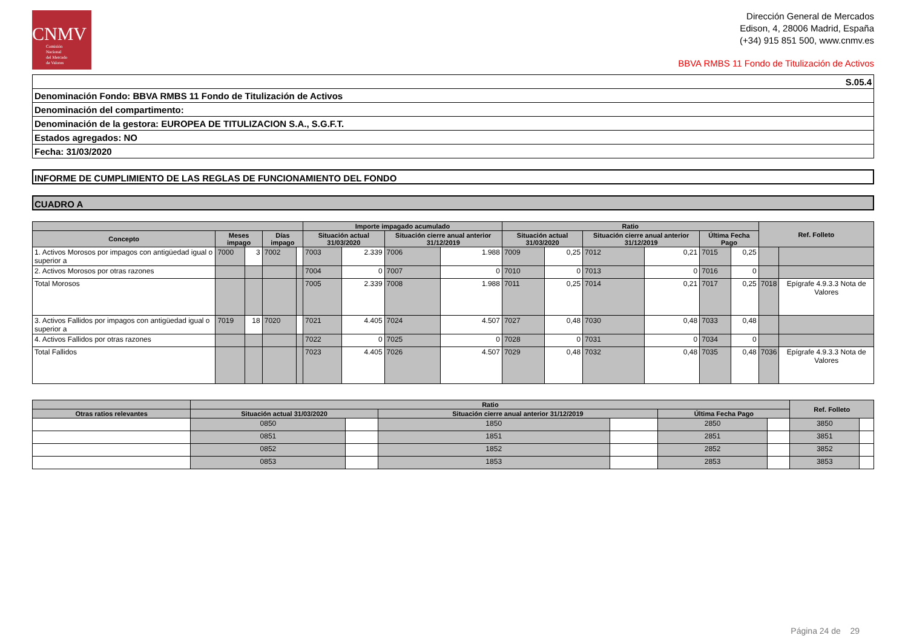CNMV
Comisión
Nacional
del Mercado
de Valores
Dirección General de Mercados
Edison, 4, 28006 Madrid, España
(+34) 915 851 500, www.cnmv.es
BBVA RMBS 11 Fondo de Titulización de Activos
| S.05.4 |
| Denominación Fondo: BBVA RMBS 11 Fondo de Titulización de Activos |
| Denominación del compartimento: |
| Denominación de la gestora: EUROPEA DE TITULIZACION S.A., S.G.F.T. |
| Estados agregados: NO |
| Fecha: 31/03/2020 |
INFORME DE CUMPLIMIENTO DE LAS REGLAS DE FUNCIONAMIENTO DEL FONDO
CUADRO A
| | | | | | Importe impagado acumulado | | | | Ratio | | | | | | Ref. Folleto | |
| --- | --- | --- | --- | --- | --- | --- | --- | --- | --- | --- | --- | --- | --- | --- | --- | --- |
| Concepto | Meses impago | | Días impago | | Situación actual 31/03/2020 | | Situación cierre anual anterior 31/12/2019 | | Situación actual 31/03/2020 | | Situación cierre anual anterior 31/12/2019 | | Última Fecha Pago | | | |
| 1. Activos Morosos por impagos con antigüedad igual o superior a | 7000 | 3 | 7002 | | 7003 | 2.339 | 7006 | 1.988 | 7009 | 0,25 | 7012 | 0,21 | 7015 | 0,25 | | |
| 2. Activos Morosos por otras razones | | | | | 7004 | 0 | 7007 | 0 | 7010 | 0 | 7013 | 0 | 7016 | 0 | | |
| Total Morosos | | | | | 7005 | 2.339 | 7008 | 1.988 | 7011 | 0,25 | 7014 | 0,21 | 7017 | 0,25 | 7018 | Epígrafe 4.9.3.3 Nota de Valores |
| 3. Activos Fallidos por impagos con antigüedad igual o superior a | 7019 | 18 | 7020 | | 7021 | 4.405 | 7024 | 4.507 | 7027 | 0,48 | 7030 | 0,48 | 7033 | 0,48 | | |
| 4. Activos Fallidos por otras razones | | | | | 7022 | 0 | 7025 | 0 | 7028 | 0 | 7031 | 0 | 7034 | 0 | | |
| Total Fallidos | | | | | 7023 | 4.405 | 7026 | 4.507 | 7029 | 0,48 | 7032 | 0,48 | 7035 | 0,48 | 7036 | Epígrafe 4.9.3.3 Nota de Valores |
| | Ratio | | | | | | Ref. Folleto | |
| --- | --- | --- | --- | --- | --- | --- | --- | --- |
| Otras ratios relevantes | Situación actual 31/03/2020 | | Situación cierre anual anterior 31/12/2019 | | Última Fecha Pago | | | |
| | 0850 | | 1850 | | 2850 | | 3850 | |
| | 0851 | | 1851 | | 2851 | | 3851 | |
| | 0852 | | 1852 | | 2852 | | 3852 | |
| | 0853 | | 1853 | | 2853 | | 3853 | |
Página 24 de 29